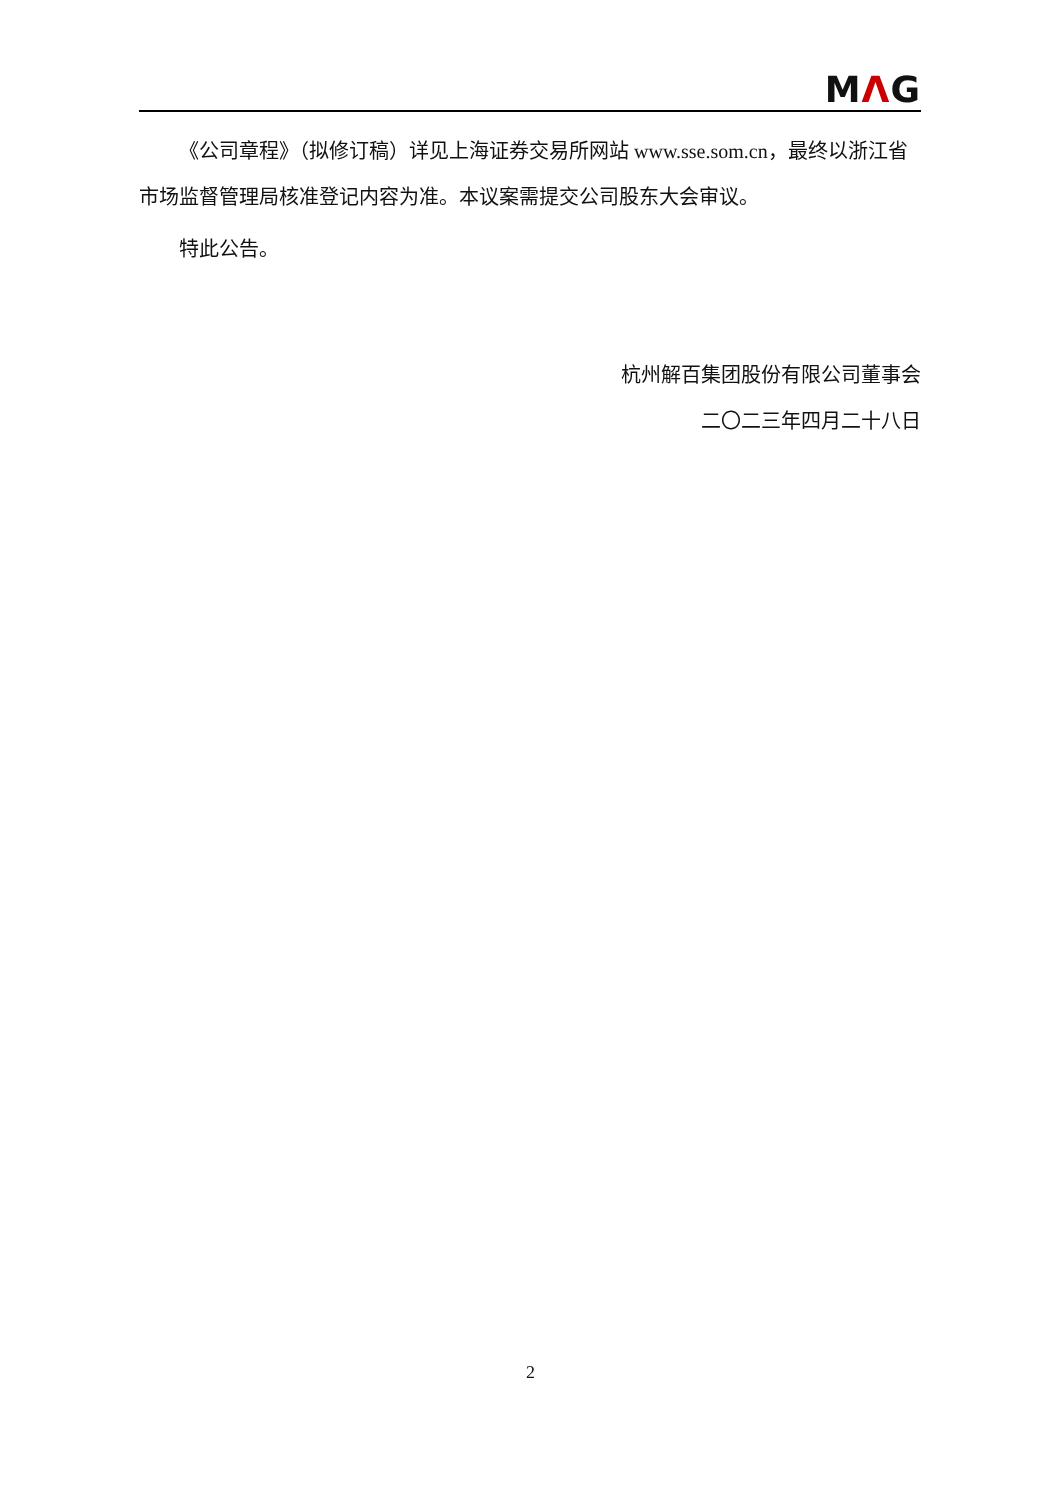MΛG
《公司章程》（拟修订稿）详见上海证券交易所网站 www.sse.som.cn，最终以浙江省市场监督管理局核准登记内容为准。本议案需提交公司股东大会审议。
特此公告。
杭州解百集团股份有限公司董事会
二〇二三年四月二十八日
2